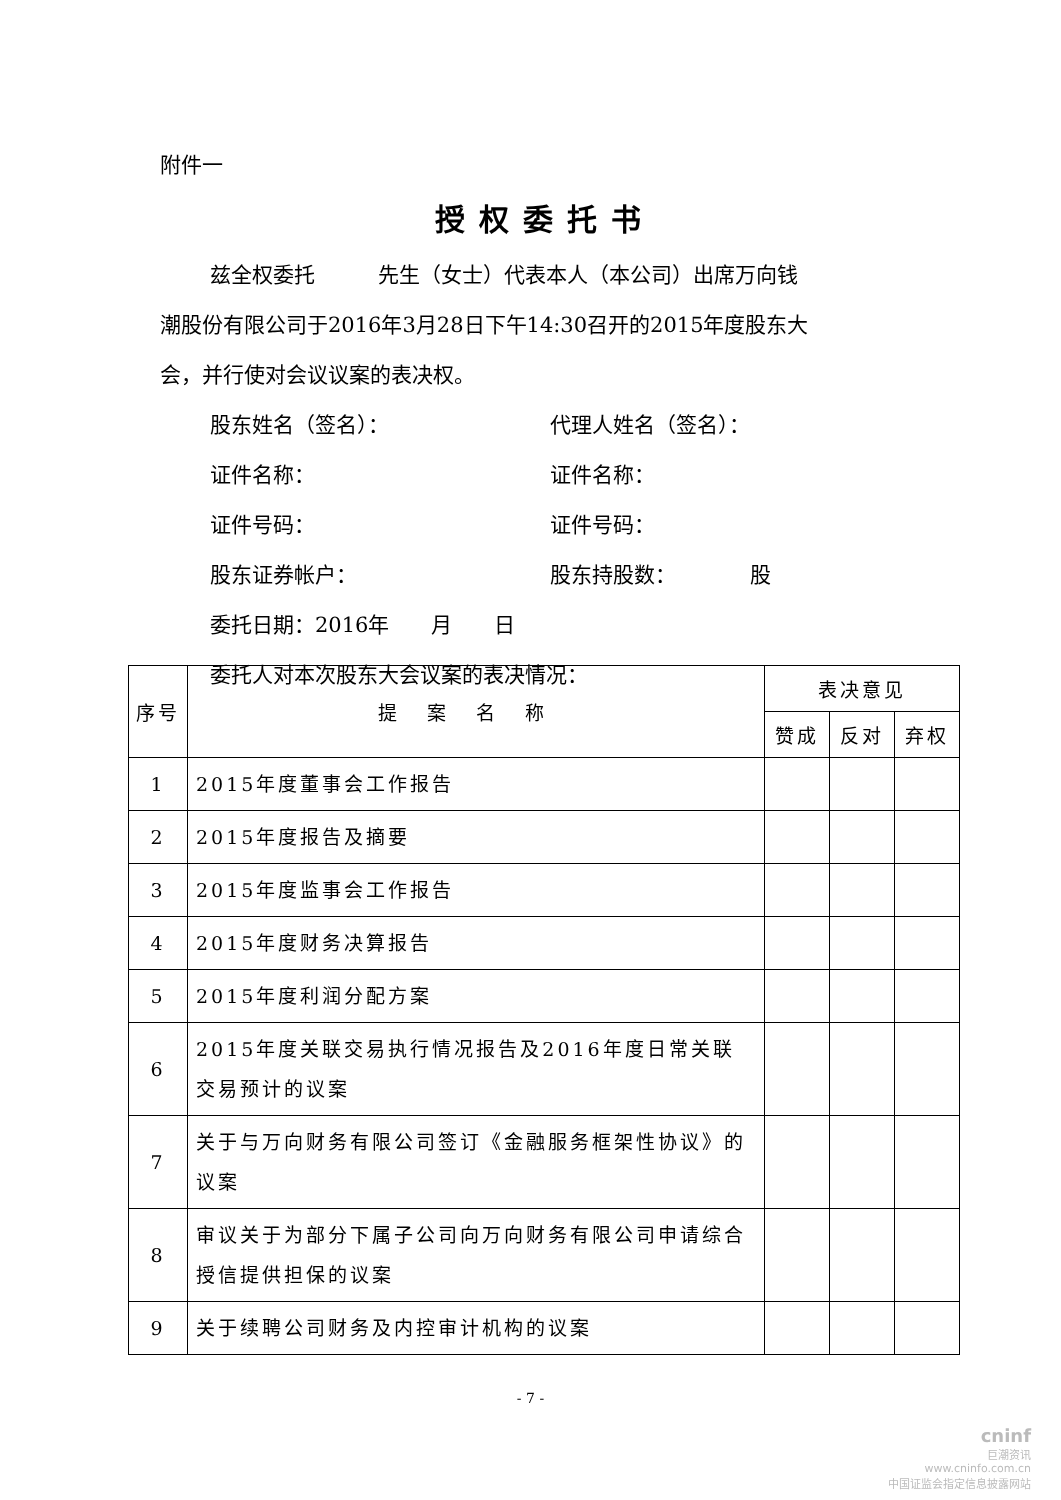附件一
授权委托书
兹全权委托　　　先生（女士）代表本人（本公司）出席万向钱
潮股份有限公司于2016年3月28日下午14:30召开的2015年度股东大
会，并行使对会议议案的表决权。
股东姓名（签名）： 代理人姓名（签名）：
证件名称： 证件名称：
证件号码： 证件号码：
股东证券帐户： 股东持股数：　　　　股
委托日期：2016年　　月　　日
委托人对本次股东大会议案的表决情况：
| 序号 | 提案名称 | 表决意见 | | |
| --- | --- | --- | --- | --- |
| | | 赞成 | 反对 | 弃权 |
| 1 | 2015年度董事会工作报告 | | | |
| 2 | 2015年度报告及摘要 | | | |
| 3 | 2015年度监事会工作报告 | | | |
| 4 | 2015年度财务决算报告 | | | |
| 5 | 2015年度利润分配方案 | | | |
| 6 | 2015年度关联交易执行情况报告及2016年度日常关联交易预计的议案 | | | |
| 7 | 关于与万向财务有限公司签订《金融服务框架性协议》的议案 | | | |
| 8 | 审议关于为部分下属子公司向万向财务有限公司申请综合授信提供担保的议案 | | | |
| 9 | 关于续聘公司财务及内控审计机构的议案 | | | |
- 7 -
cninf
巨潮资讯
www.cninfo.com.cn
中国证监会指定信息披露网站